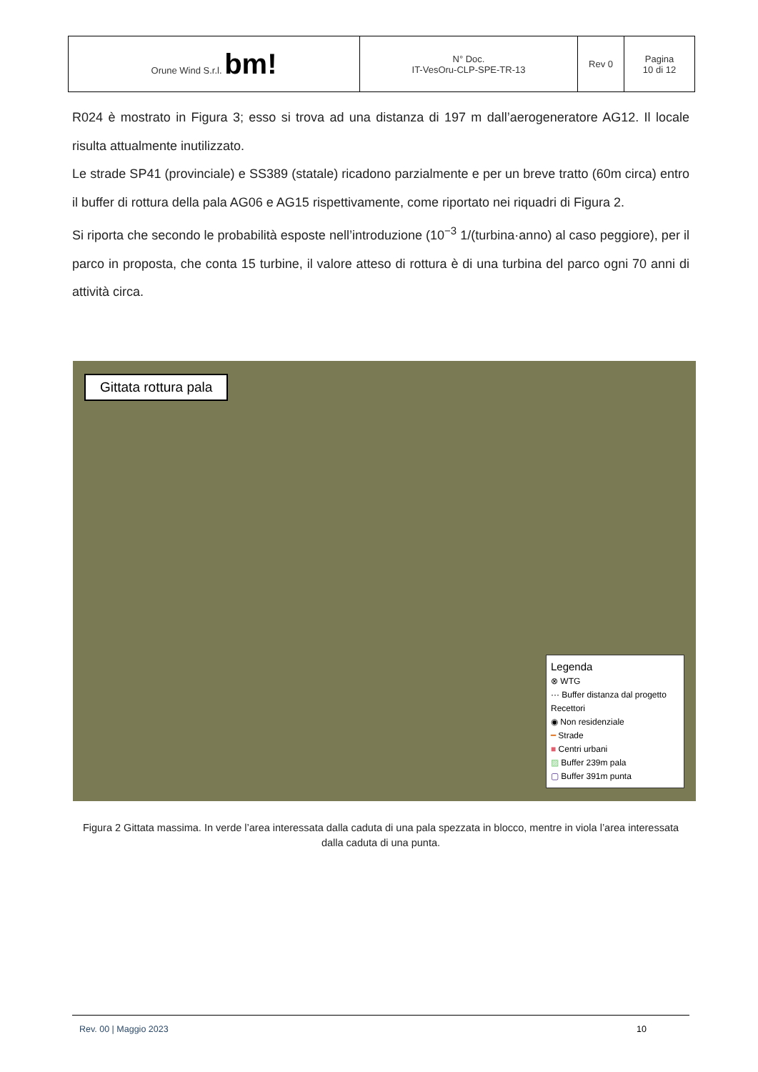| Orune Wind S.r.l. bm! | N° Doc. IT-VesOru-CLP-SPE-TR-13 | Rev 0 | Pagina 10 di 12 |
R024 è mostrato in Figura 3; esso si trova ad una distanza di 197 m dall’aerogeneratore AG12. Il locale risulta attualmente inutilizzato.
Le strade SP41 (provinciale) e SS389 (statale) ricadono parzialmente e per un breve tratto (60m circa) entro il buffer di rottura della pala AG06 e AG15 rispettivamente, come riportato nei riquadri di Figura 2.
Si riporta che secondo le probabilità esposte nell’introduzione (10<sup>−3</sup> 1/(turbina·anno) al caso peggiore), per il parco in proposta, che conta 15 turbine, il valore atteso di rottura è di una turbina del parco ogni 70 anni di attività circa.
Gittata rottura pala
Legenda
⊗ WTG
··· Buffer distanza dal progetto
Recettori
◉ Non residenziale
━ Strade
■ Centri urbani
▨ Buffer 239m pala
▢ Buffer 391m punta
Figura 2 Gittata massima. In verde l’area interessata dalla caduta di una pala spezzata in blocco, mentre in viola l’area interessata dalla caduta di una punta.
Rev. 00 | Maggio 2023 10